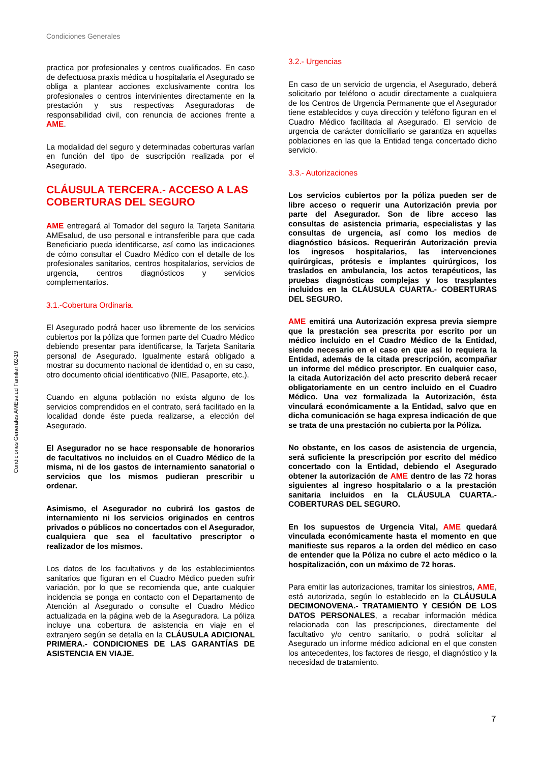Condiciones Generales
Condiciones Generales AMEsalud Familiar 02-19
practica por profesionales y centros cualificados. En caso de defectuosa praxis médica u hospitalaria el Asegurado se obliga a plantear acciones exclusivamente contra los profesionales o centros intervinientes directamente en la prestación y sus respectivas Aseguradoras de responsabilidad civil, con renuncia de acciones frente a AME.
La modalidad del seguro y determinadas coberturas varían en función del tipo de suscripción realizada por el Asegurado.
CLÁUSULA TERCERA.- ACCESO A LAS COBERTURAS DEL SEGURO
AME entregará al Tomador del seguro la Tarjeta Sanitaria AMEsalud, de uso personal e intransferible para que cada Beneficiario pueda identificarse, así como las indicaciones de cómo consultar el Cuadro Médico con el detalle de los profesionales sanitarios, centros hospitalarios, servicios de urgencia, centros diagnósticos y servicios complementarios.
3.1.-Cobertura Ordinaria.
El Asegurado podrá hacer uso libremente de los servicios cubiertos por la póliza que formen parte del Cuadro Médico debiendo presentar para identificarse, la Tarjeta Sanitaria personal de Asegurado. Igualmente estará obligado a mostrar su documento nacional de identidad o, en su caso, otro documento oficial identificativo (NIE, Pasaporte, etc.).
Cuando en alguna población no exista alguno de los servicios comprendidos en el contrato, será facilitado en la localidad donde éste pueda realizarse, a elección del Asegurado.
El Asegurador no se hace responsable de honorarios de facultativos no incluidos en el Cuadro Médico de la misma, ni de los gastos de internamiento sanatorial o servicios que los mismos pudieran prescribir u ordenar.
Asimismo, el Asegurador no cubrirá los gastos de internamiento ni los servicios originados en centros privados o públicos no concertados con el Asegurador, cualquiera que sea el facultativo prescriptor o realizador de los mismos.
Los datos de los facultativos y de los establecimientos sanitarios que figuran en el Cuadro Médico pueden sufrir variación, por lo que se recomienda que, ante cualquier incidencia se ponga en contacto con el Departamento de Atención al Asegurado o consulte el Cuadro Médico actualizada en la página web de la Aseguradora. La póliza incluye una cobertura de asistencia en viaje en el extranjero según se detalla en la CLÁUSULA ADICIONAL PRIMERA.- CONDICIONES DE LAS GARANTÍAS DE ASISTENCIA EN VIAJE.
3.2.- Urgencias
En caso de un servicio de urgencia, el Asegurado, deberá solicitarlo por teléfono o acudir directamente a cualquiera de los Centros de Urgencia Permanente que el Asegurador tiene establecidos y cuya dirección y teléfono figuran en el Cuadro Médico facilitada al Asegurado. El servicio de urgencia de carácter domiciliario se garantiza en aquellas poblaciones en las que la Entidad tenga concertado dicho servicio.
3.3.- Autorizaciones
Los servicios cubiertos por la póliza pueden ser de libre acceso o requerir una Autorización previa por parte del Asegurador. Son de libre acceso las consultas de asistencia primaria, especialistas y las consultas de urgencia, así como los medios de diagnóstico básicos. Requerirán Autorización previa los ingresos hospitalarios, las intervenciones quirúrgicas, prótesis e implantes quirúrgicos, los traslados en ambulancia, los actos terapéuticos, las pruebas diagnósticas complejas y los trasplantes incluidos en la CLÁUSULA CUARTA.- COBERTURAS DEL SEGURO.
AME emitirá una Autorización expresa previa siempre que la prestación sea prescrita por escrito por un médico incluido en el Cuadro Médico de la Entidad, siendo necesario en el caso en que así lo requiera la Entidad, además de la citada prescripción, acompañar un informe del médico prescriptor. En cualquier caso, la citada Autorización del acto prescrito deberá recaer obligatoriamente en un centro incluido en el Cuadro Médico. Una vez formalizada la Autorización, ésta vinculará económicamente a la Entidad, salvo que en dicha comunicación se haga expresa indicación de que se trata de una prestación no cubierta por la Póliza.
No obstante, en los casos de asistencia de urgencia, será suficiente la prescripción por escrito del médico concertado con la Entidad, debiendo el Asegurado obtener la autorización de AME dentro de las 72 horas siguientes al ingreso hospitalario o a la prestación sanitaria incluidos en la CLÁUSULA CUARTA.- COBERTURAS DEL SEGURO.
En los supuestos de Urgencia Vital, AME quedará vinculada económicamente hasta el momento en que manifieste sus reparos a la orden del médico en caso de entender que la Póliza no cubre el acto médico o la hospitalización, con un máximo de 72 horas.
Para emitir las autorizaciones, tramitar los siniestros, AME, está autorizada, según lo establecido en la CLÁUSULA DECIMONOVENA.- TRATAMIENTO Y CESIÓN DE LOS DATOS PERSONALES, a recabar información médica relacionada con las prescripciones, directamente del facultativo y/o centro sanitario, o podrá solicitar al Asegurado un informe médico adicional en el que consten los antecedentes, los factores de riesgo, el diagnóstico y la necesidad de tratamiento.
7